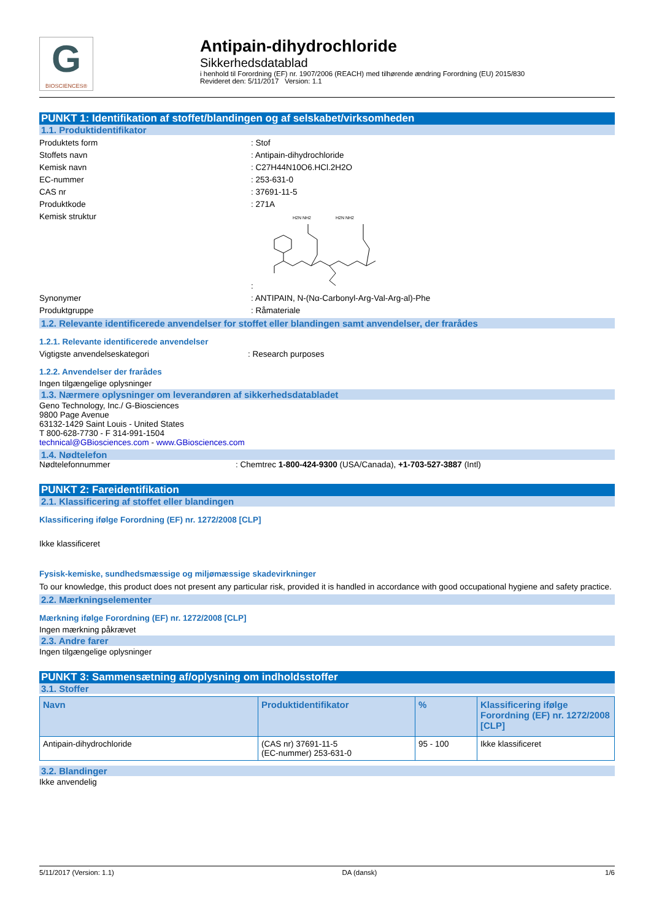G
BIOSCIENCES®
Antipain-dihydrochloride
Sikkerhedsdatablad
i henhold til Forordning (EF) nr. 1907/2006 (REACH) med tilhørende ændring Forordning (EU) 2015/830
Revideret den: 5/11/2017 Version: 1.1
PUNKT 1: Identifikation af stoffet/blandingen og af selskabet/virksomheden
1.1. Produktidentifikator
Produktets form : Stof
Stoffets navn : Antipain-dihydrochloride
Kemisk navn : C27H44N10O6.HCl.2H2O
EC-nummer : 253-631-0
CAS nr : 37691-11-5
Produktkode : 271A
Kemisk struktur :
H2N NH2
H2N NH2
Synonymer : ANTIPAIN, N-(Nα-Carbonyl-Arg-Val-Arg-al)-Phe
Produktgruppe : Råmateriale
1.2. Relevante identificerede anvendelser for stoffet eller blandingen samt anvendelser, der frarådes
1.2.1. Relevante identificerede anvendelser
Vigtigste anvendelseskategori : Research purposes
1.2.2. Anvendelser der frarådes
Ingen tilgængelige oplysninger
1.3. Nærmere oplysninger om leverandøren af sikkerhedsdatabladet
Geno Technology, Inc./ G-Biosciences
9800 Page Avenue
63132-1429 Saint Louis - United States
T 800-628-7730 - F 314-991-1504
technical@GBiosciences.com - www.GBiosciences.com
1.4. Nødtelefon
Nødtelefonnummer : Chemtrec 1-800-424-9300 (USA/Canada), +1-703-527-3887 (Intl)
PUNKT 2: Fareidentifikation
2.1. Klassificering af stoffet eller blandingen
Klassificering ifølge Forordning (EF) nr. 1272/2008 [CLP]
Ikke klassificeret
Fysisk-kemiske, sundhedsmæssige og miljømæssige skadevirkninger
To our knowledge, this product does not present any particular risk, provided it is handled in accordance with good occupational hygiene and safety practice.
2.2. Mærkningselementer
Mærkning ifølge Forordning (EF) nr. 1272/2008 [CLP]
Ingen mærkning påkrævet
2.3. Andre farer
Ingen tilgængelige oplysninger
PUNKT 3: Sammensætning af/oplysning om indholdsstoffer
3.1. Stoffer
| Navn | Produktidentifikator | % | Klassificering ifølge Forordning (EF) nr. 1272/2008 [CLP] |
| --- | --- | --- | --- |
| Antipain-dihydrochloride | (CAS nr) 37691-11-5 (EC-nummer) 253-631-0 | 95 - 100 | Ikke klassificeret |
3.2. Blandinger
Ikke anvendelig
5/11/2017 (Version: 1.1) DA (dansk) 1/6